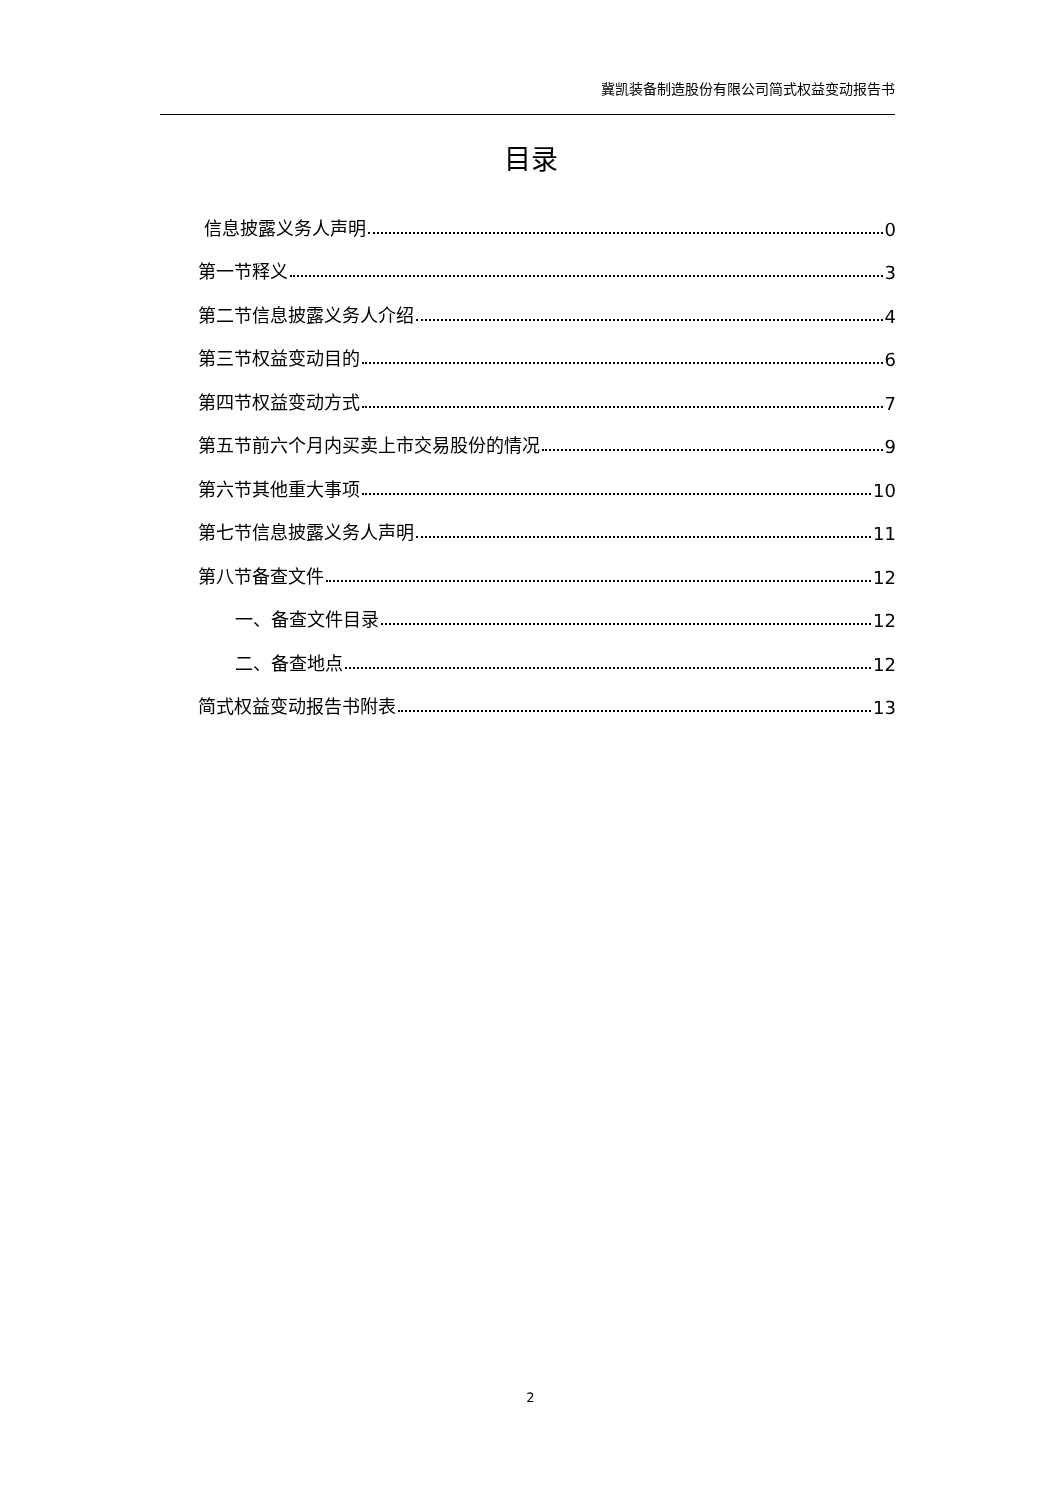冀凯装备制造股份有限公司简式权益变动报告书
目录
信息披露义务人声明 0
第一节释义 3
第二节信息披露义务人介绍 4
第三节权益变动目的 6
第四节权益变动方式 7
第五节前六个月内买卖上市交易股份的情况 9
第六节其他重大事项 10
第七节信息披露义务人声明 11
第八节备查文件 12
一、备查文件目录 12
二、备查地点 12
简式权益变动报告书附表 13
2